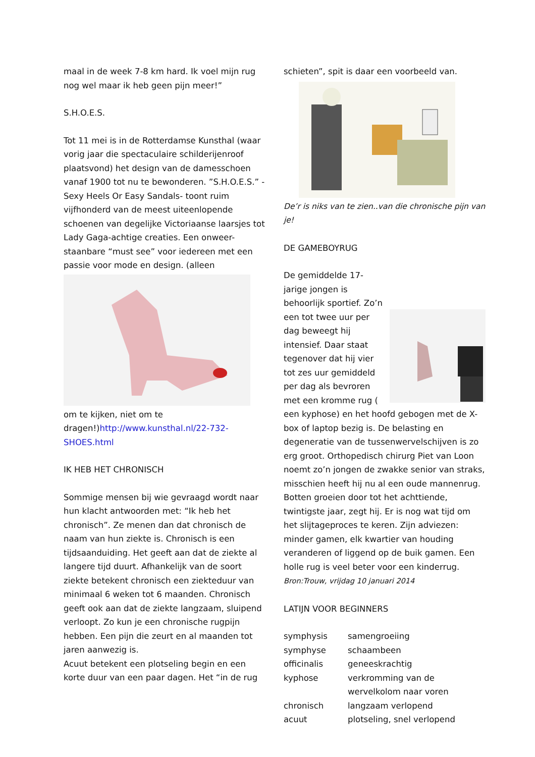maal in de week 7-8 km hard. Ik voel mijn rug nog wel maar ik heb geen pijn meer!”
S.H.O.E.S.
Tot 11 mei is in de Rotterdamse Kunsthal (waar vorig jaar die spectaculaire schilderijenroof plaatsvond) het design van de damesschoen vanaf 1900 tot nu te bewonderen. ”S.H.O.E.S.” -Sexy Heels Or Easy Sandals- toont ruim vijfhonderd van de meest uiteenlopende schoenen van degelijke Victoriaanse laarsjes tot Lady Gaga-achtige creaties. Een onweer-staanbare “must see” voor iedereen met een passie voor mode en design. (alleen
om te kijken, niet om te dragen!)http://www.kunsthal.nl/22-732-SHOES.html
IK HEB HET CHRONISCH
Sommige mensen bij wie gevraagd wordt naar hun klacht antwoorden met: “Ik heb het chronisch”. Ze menen dan dat chronisch de naam van hun ziekte is. Chronisch is een tijdsaanduiding. Het geeft aan dat de ziekte al langere tijd duurt. Afhankelijk van de soort ziekte betekent chronisch een ziekteduur van minimaal 6 weken tot 6 maanden. Chronisch geeft ook aan dat de ziekte langzaam, sluipend verloopt. Zo kun je een chronische rugpijn hebben. Een pijn die zeurt en al maanden tot jaren aanwezig is.
Acuut betekent een plotseling begin en een korte duur van een paar dagen. Het “in de rug
schieten”, spit is daar een voorbeeld van.
De’r is niks van te zien..van die chronische pijn van je!
DE GAMEBOYRUG
De gemiddelde 17-jarige jongen is behoorlijk sportief. Zo’n een tot twee uur per dag beweegt hij intensief. Daar staat tegenover dat hij vier tot zes uur gemiddeld per dag als bevroren met een kromme rug ( een kyphose) en het hoofd gebogen met de X-box of laptop bezig is. De belasting en degeneratie van de tussenwervelschijven is zo erg groot. Orthopedisch chirurg Piet van Loon noemt zo’n jongen de zwakke senior van straks, misschien heeft hij nu al een oude mannenrug. Botten groeien door tot het achttiende, twintigste jaar, zegt hij. Er is nog wat tijd om het slijtageproces te keren. Zijn adviezen: minder gamen, elk kwartier van houding veranderen of liggend op de buik gamen. Een holle rug is veel beter voor een kinderrug. Bron:Trouw, vrijdag 10 januari 2014
LATIJN VOOR BEGINNERS
| symphysis | samengroeiing |
| symphyse | schaambeen |
| officinalis | geneeskrachtig |
| kyphose | verkromming van de wervelkolom naar voren |
| chronisch | langzaam verlopend |
| acuut | plotseling, snel verlopend |